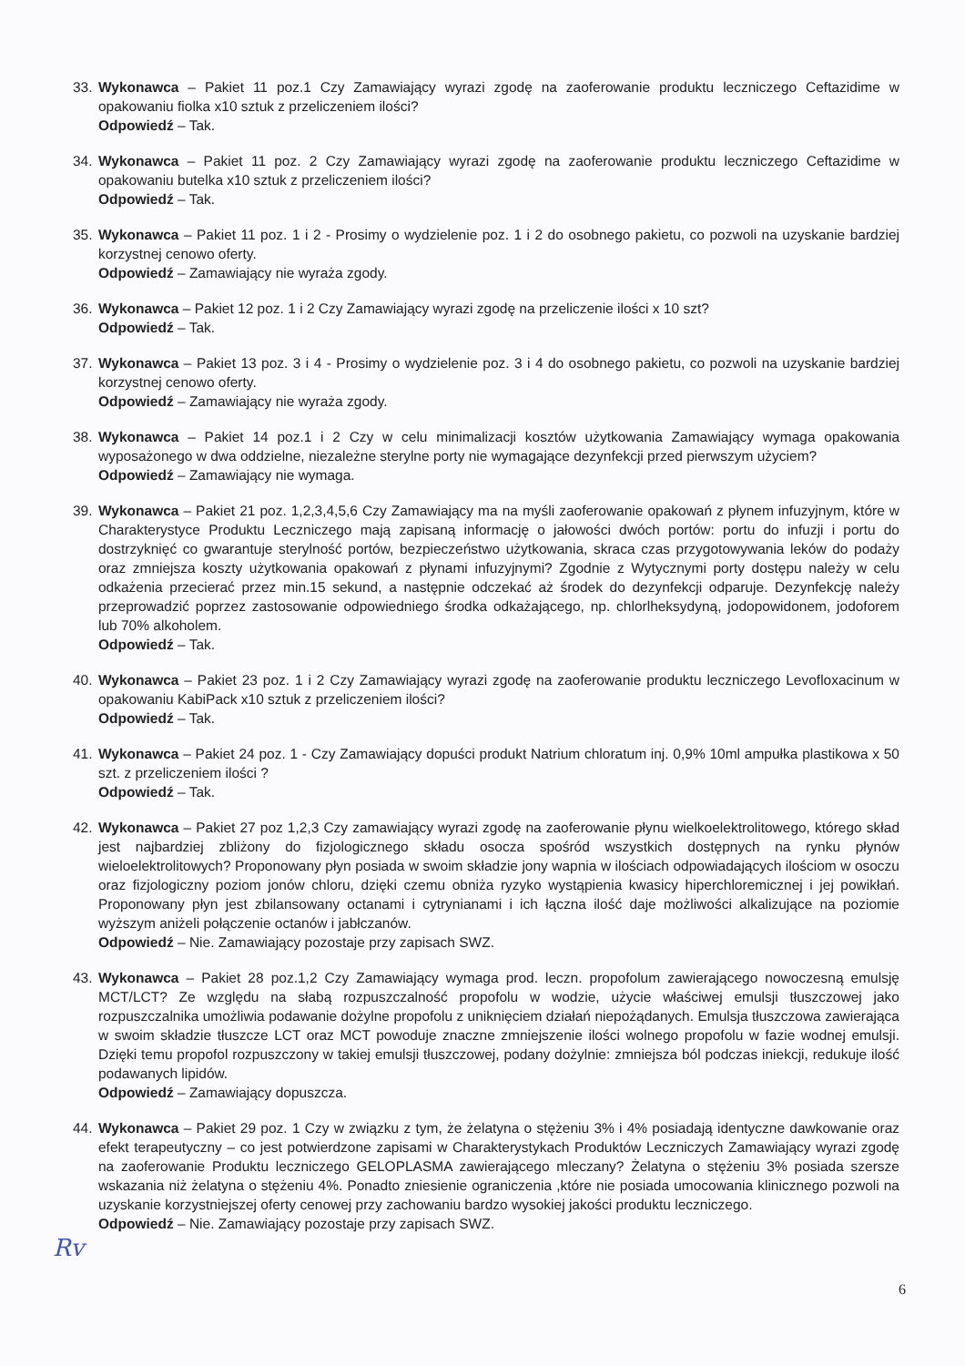33. Wykonawca – Pakiet 11 poz.1 Czy Zamawiający wyrazi zgodę na zaoferowanie produktu leczniczego Ceftazidime w opakowaniu fiolka x10 sztuk z przeliczeniem ilości?
Odpowiedź – Tak.
34. Wykonawca – Pakiet 11 poz. 2 Czy Zamawiający wyrazi zgodę na zaoferowanie produktu leczniczego Ceftazidime w opakowaniu butelka x10 sztuk z przeliczeniem ilości?
Odpowiedź – Tak.
35. Wykonawca – Pakiet 11 poz. 1 i 2 - Prosimy o wydzielenie poz. 1 i 2 do osobnego pakietu, co pozwoli na uzyskanie bardziej korzystnej cenowo oferty.
Odpowiedź – Zamawiający nie wyraża zgody.
36. Wykonawca – Pakiet 12 poz. 1 i 2 Czy Zamawiający wyrazi zgodę na przeliczenie ilości x 10 szt?
Odpowiedź – Tak.
37. Wykonawca – Pakiet 13 poz. 3 i 4 - Prosimy o wydzielenie poz. 3 i 4 do osobnego pakietu, co pozwoli na uzyskanie bardziej korzystnej cenowo oferty.
Odpowiedź – Zamawiający nie wyraża zgody.
38. Wykonawca – Pakiet 14 poz.1 i 2 Czy w celu minimalizacji kosztów użytkowania Zamawiający wymaga opakowania wyposażonego w dwa oddzielne, niezależne sterylne porty nie wymagające dezynfekcji przed pierwszym użyciem?
Odpowiedź – Zamawiający nie wymaga.
39. Wykonawca – Pakiet 21 poz. 1,2,3,4,5,6 Czy Zamawiający ma na myśli zaoferowanie opakowań z płynem infuzyjnym, które w Charakterystyce Produktu Leczniczego mają zapisaną informację o jałowości dwóch portów: portu do infuzji i portu do dostrzyknięć co gwarantuje sterylność portów, bezpieczeństwo użytkowania, skraca czas przygotowywania leków do podaży oraz zmniejsza koszty użytkowania opakowań z płynami infuzyjnymi? Zgodnie z Wytycznymi porty dostępu należy w celu odkażenia przecierać przez min.15 sekund, a następnie odczekać aż środek do dezynfekcji odparuje. Dezynfekcję należy przeprowadzić poprzez zastosowanie odpowiedniego środka odkażającego, np. chlorlheksydyną, jodopowidonem, jodoforem lub 70% alkoholem.
Odpowiedź – Tak.
40. Wykonawca – Pakiet 23 poz. 1 i 2 Czy Zamawiający wyrazi zgodę na zaoferowanie produktu leczniczego Levofloxacinum w opakowaniu KabiPack x10 sztuk z przeliczeniem ilości?
Odpowiedź – Tak.
41. Wykonawca – Pakiet 24 poz. 1 - Czy Zamawiający dopuści produkt Natrium chloratum inj. 0,9% 10ml ampułka plastikowa x 50 szt. z przeliczeniem ilości ?
Odpowiedź – Tak.
42. Wykonawca – Pakiet 27 poz 1,2,3 Czy zamawiający wyrazi zgodę na zaoferowanie płynu wielkoelektrolitowego, którego skład jest najbardziej zbliżony do fizjologicznego składu osocza spośród wszystkich dostępnych na rynku płynów wieloelektrolitowych? Proponowany płyn posiada w swoim składzie jony wapnia w ilościach odpowiadających ilościom w osoczu oraz fizjologiczny poziom jonów chloru, dzięki czemu obniża ryzyko wystąpienia kwasicy hiperchloremicznej i jej powikłań. Proponowany płyn jest zbilansowany octanami i cytrynianami i ich łączna ilość daje możliwości alkalizujące na poziomie wyższym aniżeli połączenie octanów i jabłczanów.
Odpowiedź – Nie. Zamawiający pozostaje przy zapisach SWZ.
43. Wykonawca – Pakiet 28 poz.1,2 Czy Zamawiający wymaga prod. leczn. propofolum zawierającego nowoczesną emulsję MCT/LCT? Ze względu na słabą rozpuszczalność propofolu w wodzie, użycie właściwej emulsji tłuszczowej jako rozpuszczalnika umożliwia podawanie dożylne propofolu z uniknięciem działań niepożądanych. Emulsja tłuszczowa zawierająca w swoim składzie tłuszcze LCT oraz MCT powoduje znaczne zmniejszenie ilości wolnego propofolu w fazie wodnej emulsji. Dzięki temu propofol rozpuszczony w takiej emulsji tłuszczowej, podany dożylnie: zmniejsza ból podczas iniekcji, redukuje ilość podawanych lipidów.
Odpowiedź – Zamawiający dopuszcza.
44. Wykonawca – Pakiet 29 poz. 1 Czy w związku z tym, że żelatyna o stężeniu 3% i 4% posiadają identyczne dawkowanie oraz efekt terapeutyczny – co jest potwierdzone zapisami w Charakterystykach Produktów Leczniczych Zamawiający wyrazi zgodę na zaoferowanie Produktu leczniczego GELOPLASMA zawierającego mleczany? Żelatyna o stężeniu 3% posiada szersze wskazania niż żelatyna o stężeniu 4%. Ponadto zniesienie ograniczenia ,które nie posiada umocowania klinicznego pozwoli na uzyskanie korzystniejszej oferty cenowej przy zachowaniu bardzo wysokiej jakości produktu leczniczego.
Odpowiedź – Nie. Zamawiający pozostaje przy zapisach SWZ.
Rv
6